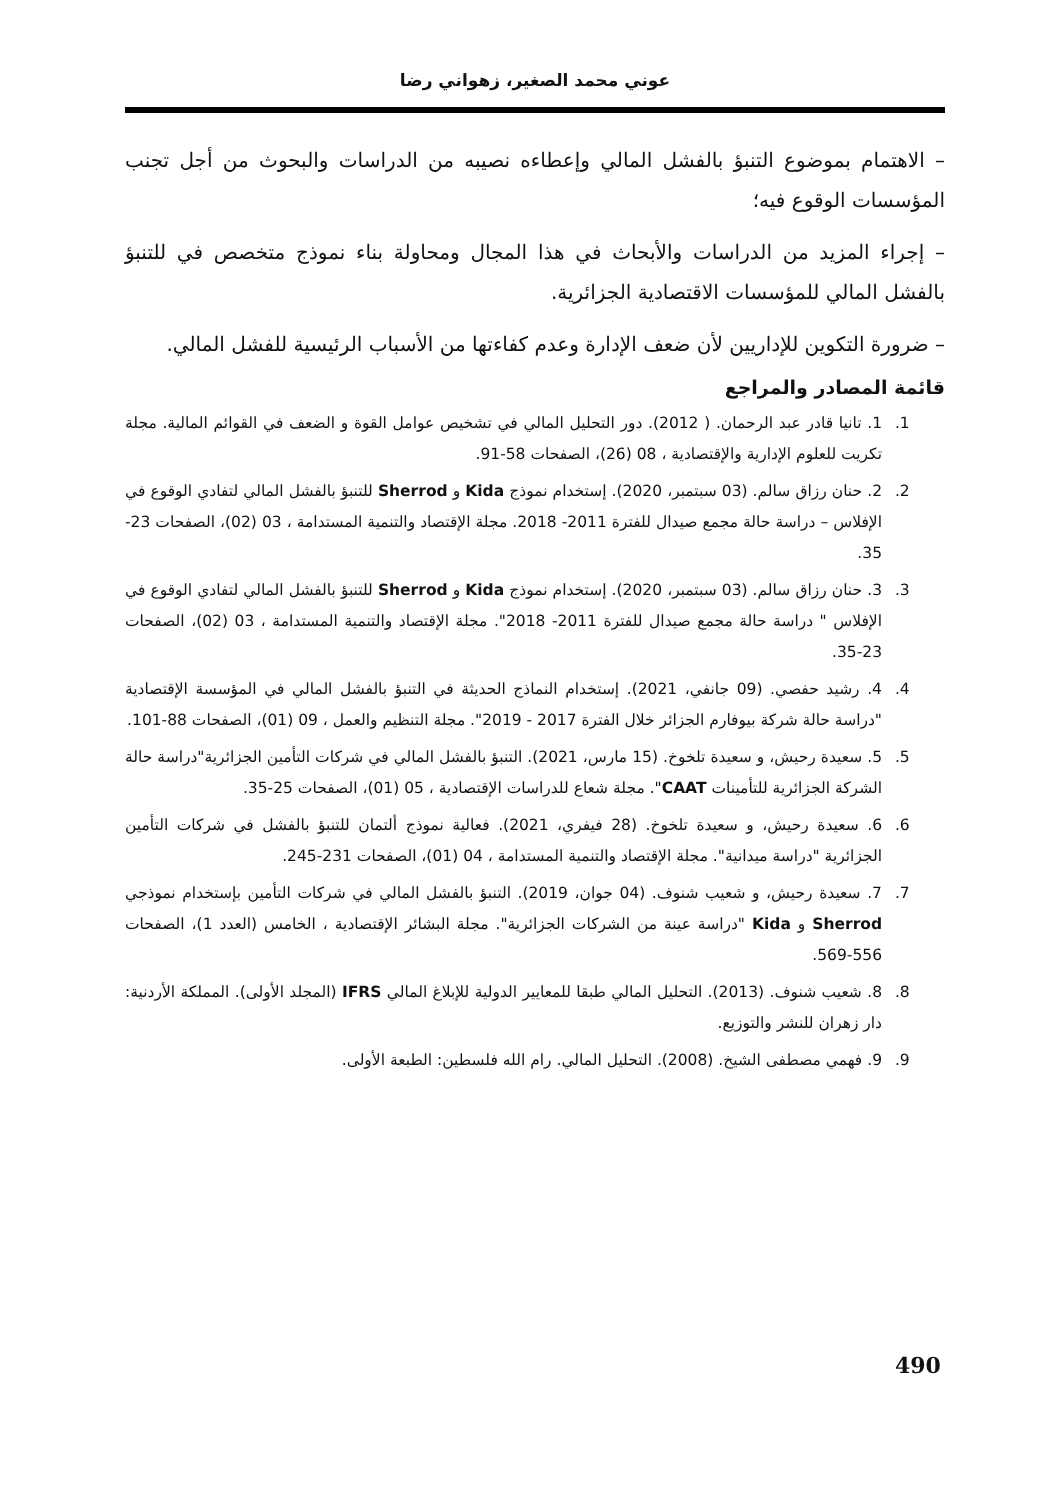عوني محمد الصغير، زهواني رضا
– الاهتمام بموضوع التنبؤ بالفشل المالي وإعطاءه نصيبه من الدراسات والبحوث من أجل تجنب المؤسسات الوقوع فيه؛
– إجراء المزيد من الدراسات والأبحاث في هذا المجال ومحاولة بناء نموذج متخصص في للتنبؤ بالفشل المالي للمؤسسات الاقتصادية الجزائرية.
– ضرورة التكوين للإداريين لأن ضعف الإدارة وعدم كفاءتها من الأسباب الرئيسية للفشل المالي.
قائمة المصادر والمراجع
1. 1. تانيا قادر عبد الرحمان. ( 2012). دور التحليل المالي في تشخيص عوامل القوة و الضعف في القوائم المالية. مجلة تكريت للعلوم الإدارية والإقتصادية ، 08 (26)، الصفحات 58-91.
2. 2. حنان رزاق سالم. (03 سبتمبر، 2020). إستخدام نموذج Kida و Sherrod للتنبؤ بالفشل المالي لتفادي الوقوع في الإفلاس – دراسة حالة مجمع صيدال للفترة 2011- 2018. مجلة الإقتصاد والتنمية المستدامة ، 03 (02)، الصفحات 23-35.
3. 3. حنان رزاق سالم. (03 سبتمبر، 2020). إستخدام نموذج Kida و Sherrod للتنبؤ بالفشل المالي لتفادي الوقوع في الإفلاس " دراسة حالة مجمع صيدال للفترة 2011- 2018". مجلة الإقتصاد والتنمية المستدامة ، 03 (02)، الصفحات 23-35.
4. 4. رشيد حفصي. (09 جانفي، 2021). إستخدام النماذج الحديثة في التنبؤ بالفشل المالي في المؤسسة الإقتصادية "دراسة حالة شركة بيوفارم الجزائر خلال الفترة 2017 - 2019". مجلة التنظيم والعمل ، 09 (01)، الصفحات 88-101.
5. 5. سعيدة رحيش، و سعيدة تلخوخ. (15 مارس، 2021). التنبؤ بالفشل المالي في شركات التأمين الجزائرية"دراسة حالة الشركة الجزائرية للتأمينات CAAT". مجلة شعاع للدراسات الإقتصادية ، 05 (01)، الصفحات 25-35.
6. 6. سعيدة رحيش، و سعيدة تلخوخ. (28 فيفري، 2021). فعالية نموذج ألتمان للتنبؤ بالفشل في شركات التأمين الجزائرية "دراسة ميدانية". مجلة الإقتصاد والتنمية المستدامة ، 04 (01)، الصفحات 231-245.
7. 7. سعيدة رحيش، و شعيب شنوف. (04 جوان، 2019). التنبؤ بالفشل المالي في شركات التأمين بإستخدام نموذجي Sherrod و Kida "دراسة عينة من الشركات الجزائرية". مجلة البشائر الإقتصادية ، الخامس (العدد 1)، الصفحات 556-569.
8. 8. شعيب شنوف. (2013). التحليل المالي طبقا للمعايير الدولية للإبلاغ المالي IFRS (المجلد الأولى). المملكة الأردنية: دار زهران للنشر والتوزيع.
9. 9. فهمي مصطفى الشيخ. (2008). التحليل المالي. رام الله فلسطين: الطبعة الأولى.
490